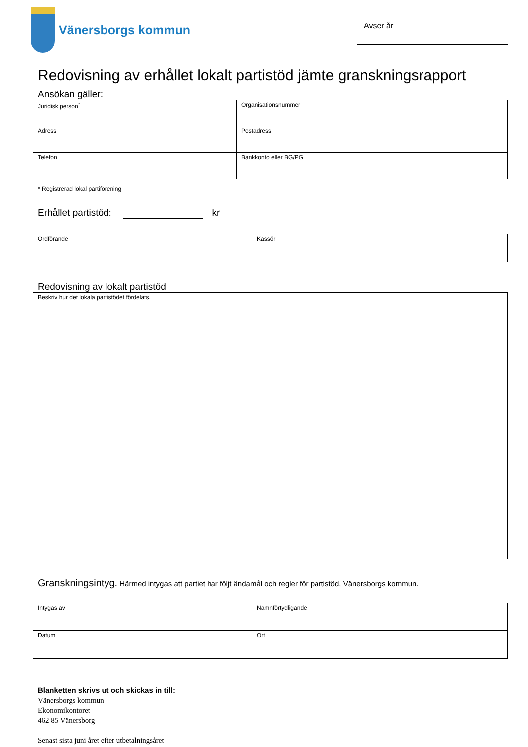Vänersborgs kommun
Avser år
Redovisning av erhållet lokalt partistöd jämte granskningsrapport
Ansökan gäller:
| Juridisk person<sup>*</sup> | Organisationsnummer |
| Adress | Postadress |
| Telefon | Bankkonto eller BG/PG |
* Registrerad lokal partiförening
Erhållet partistöd: kr
| Ordförande | Kassör |
Redovisning av lokalt partistöd
| Beskriv hur det lokala partistödet fördelats. |
Granskningsintyg. Härmed intygas att partiet har följt ändamål och regler för partistöd, Vänersborgs kommun.
| Intygas av | Namnförtydligande |
| Datum | Ort |
Blanketten skrivs ut och skickas in till:
Vänersborgs kommun
Ekonomikontoret
462 85 Vänersborg
Senast sista juni året efter utbetalningsåret